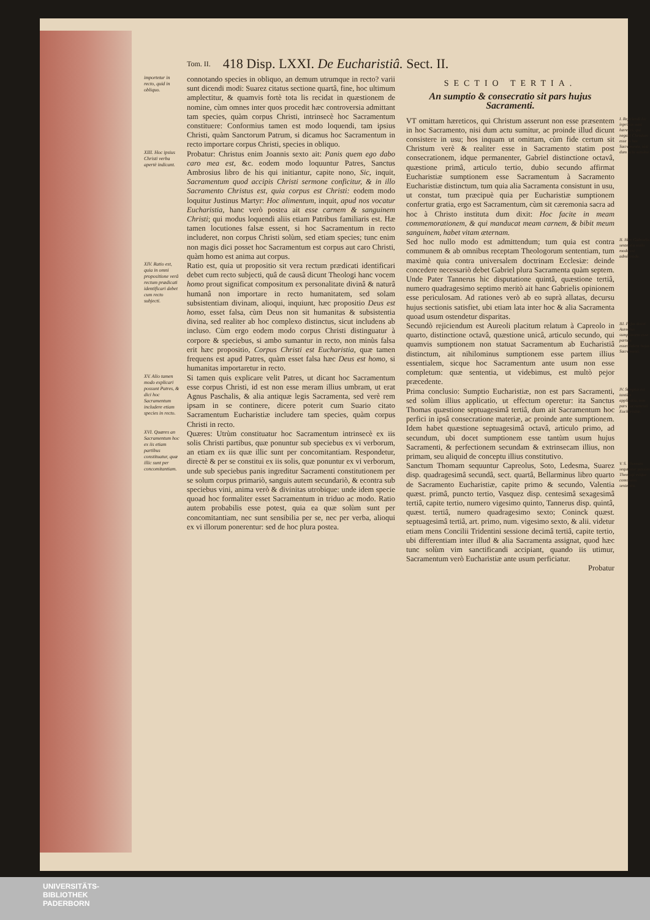Tom. II. 418 Disp. LXXI. De Eucharistiâ. Sect. II.
importetur in recto, quid in obliquo.
connotando species in obliquo, an demum utrumque in recto? varii sunt dicendi modi: Suarez citatus sectione quartâ, fine, hoc ultimum amplectitur, & quamvis fortè tota lis recidat in quæstionem de nomine, cùm omnes inter quos procedit hæc controversia admittant tam species, quàm corpus Christi, intrinsecè hoc Sacramentum constituere: Conformius tamen est modo loquendi, tam ipsius Christi, quàm Sanctorum Patrum, si dicamus hoc Sacramentum in recto importare corpus Christi, species in obliquo.
XIII. Hoc ipsius Christi verba apertè indicant.
Probatur: Christus enim Joannis sexto ait: Panis quem ego dabo caro mea est, &c. eodem modo loquuntur Patres, Sanctus Ambrosius libro de his qui initiantur, capite nono, Sic, inquit, Sacramentum quod accipis Christi sermone conficitur, & in illo Sacramento Christus est, quia corpus est Christi: eodem modo loquitur Justinus Martyr: Hoc alimentum, inquit, apud nos vocatur Eucharistia, hanc verò postea ait esse carnem & sanguinem Christi; qui modus loquendi aliis etiam Patribus familiaris est. Hæ tamen locutiones falsæ essent, si hoc Sacramentum in recto includeret, non corpus Christi solùm, sed etiam species; tunc enim non magis dici posset hoc Sacramentum est corpus aut caro Christi, quàm homo est anima aut corpus.
XIV. Ratio est, quia in omni propositione verâ rectum prædicati identificari debet cum recto subjecti.
Ratio est, quia ut propositio sit vera rectum prædicati identificari debet cum recto subjecti, quâ de causâ dicunt Theologi hanc vocem homo prout significat compositum ex personalitate divinâ & naturâ humanâ non importare in recto humanitatem, sed solam subsistentiam divinam, alioqui, inquiunt, hæc propositio Deus est homo, esset falsa, cùm Deus non sit humanitas & subsistentia divina, sed realiter ab hoc complexo distinctus, sicut includens ab incluso. Cùm ergo eodem modo corpus Christi distinguatur à corpore & speciebus, si ambo sumantur in recto, non minùs falsa erit hæc propositio, Corpus Christi est Eucharistia, quæ tamen frequens est apud Patres, quàm esset falsa hæc Deus est homo, si humanitas importaretur in recto.
XV. Alio tamen modo explicari possunt Patres, & dici hoc Sacramentum includere etiam species in recto.
Si tamen quis explicare velit Patres, ut dicant hoc Sacramentum esse corpus Christi, id est non esse meram illius umbram, ut erat Agnus Paschalis, & alia antiquæ legis Sacramenta, sed verè rem ipsam in se continere, dicere poterit cum Suario citato Sacramentum Eucharistiæ includere tam species, quàm corpus Christi in recto.
XVI. Quæres an Sacramentum hoc ex iis etiam partibus constituatur, quæ illic sunt per concomitantiam.
Quæres: Utrùm constituatur hoc Sacramentum intrinsecè ex iis solis Christi partibus, quæ ponuntur sub speciebus ex vi verborum, an etiam ex iis quæ illic sunt per concomitantiam. Respondetur, directè & per se constitui ex iis solis, quæ ponuntur ex vi verborum, unde sub speciebus panis ingreditur Sacramenti constitutionem per se solum corpus primariò, sanguis autem secundariò, & econtra sub speciebus vini, anima verò & divinitas utrobique: unde idem specie quoad hoc formaliter esset Sacramentum in triduo ac modo. Ratio autem probabilis esse potest, quia ea quæ solùm sunt per concomitantiam, nec sunt sensibilia per se, nec per verba, alioqui ex vi illorum ponerentur: sed de hoc plura postea.
SECTIO TERTIA.
An sumptio & consecratio sit pars hujus Sacramenti.
I. Rejiciendi hic inprimis sunt hæretici, qui negant Christum esse in hoc Sacramento, nisi dum actu sumitur.
VT omittam hæreticos, qui Christum asserunt non esse præsentem in hoc Sacramento, nisi dum actu sumitur, ac proinde illud dicunt consistere in usu; hos inquam ut omittam, cùm fide certum sit Christum verè & realiter esse in Sacramento statim post consecrationem, idque permanenter, Gabriel distinctione octavâ, quæstione primâ, articulo tertio, dubio secundo affirmat Eucharistiæ sumptionem esse Sacramentum à Sacramento Eucharistiæ distinctum, tum quia alia Sacramenta consistunt in usu, ut constat, tum præcipuè quia per Eucharistiæ sumptionem confertur gratia, ergo est Sacramentum, cùm sit cæremonia sacra ad hoc à Christo instituta dum dixit: Hoc facite in meam commemorationem, & qui manducat meam carnem, & bibit meum sanguinem, habet vitam æternam.
II. Hæc Gabrielis sententia nullo modo est admittenda.
Sed hoc nullo modo est admittendum; tum quia est contra communem & ab omnibus receptam Theologorum sententiam, tum maximè quia contra universalem doctrinam Ecclesiæ: deinde concedere necessariò debet Gabriel plura Sacramenta quàm septem. Unde Pater Tannerus hic disputatione quintâ, quæstione tertiâ, numero quadragesimo septimo meritò ait hanc Gabrielis opinionem esse periculosam. Ad rationes verò ab eo suprà allatas, decursu hujus sectionis satisfiet, ubi etiam lata inter hoc & alia Sacramenta quoad usum ostendetur disparitas.
III. Pejus docet Aureolus sumptionem esse partem essentialem hujus Sacramenti.
Secundò rejiciendum est Aureoli placitum relatum à Capreolo in quarto, distinctione octavâ, quæstione unicâ, articulo secundo, qui quamvis sumptionem non statuat Sacramentum ab Eucharistiâ distinctum, ait nihilominus sumptionem esse partem illius essentialem, sicque hoc Sacramentum ante usum non esse completum: quæ sententia, ut videbimus, est multò pejor præcedente.
IV. Sumptio est tantùm applicatio, non pars Sacramenti Eucharistiæ.
Prima conclusio: Sumptio Eucharistiæ, non est pars Sacramenti, sed solùm illius applicatio, ut effectum operetur: ita Sanctus Thomas quæstione septuagesimâ tertiâ, dum ait Sacramentum hoc perfici in ipsâ consecratione materiæ, ac proinde ante sumptionem. Idem habet quæstione septuagesimâ octavâ, articulo primo, ad secundum, ubi docet sumptionem esse tantùm usum hujus Sacramenti, & perfectionem secundam & extrinsecam illius, non primam, seu aliquid de conceptu illius constitutivo.
V. S. Thomam sequuntur passim Theologi estque communis sententia.
Sanctum Thomam sequuntur Capreolus, Soto, Ledesma, Suarez disp. quadragesimâ secundâ, sect. quartâ, Bellarminus libro quarto de Sacramento Eucharistiæ, capite primo & secundo, Valentia quæst. primâ, puncto tertio, Vasquez disp. centesimâ sexagesimâ tertiâ, capite tertio, numero vigesimo quinto, Tannerus disp. quintâ, quæst. tertiâ, numero quadragesimo sexto; Coninck quæst. septuagesimâ tertiâ, art. primo, num. vigesimo sexto, & alii. videtur etiam mens Concilii Tridentini sessione decimâ tertiâ, capite tertio, ubi differentiam inter illud & alia Sacramenta assignat, quod hæc tunc solùm vim sanctificandi accipiant, quando iis utimur, Sacramentum verò Eucharistiæ ante usum perficiatur.
Probatur
UNIVERSITÄTS-
BIBLIOTHEK
PADERBORN